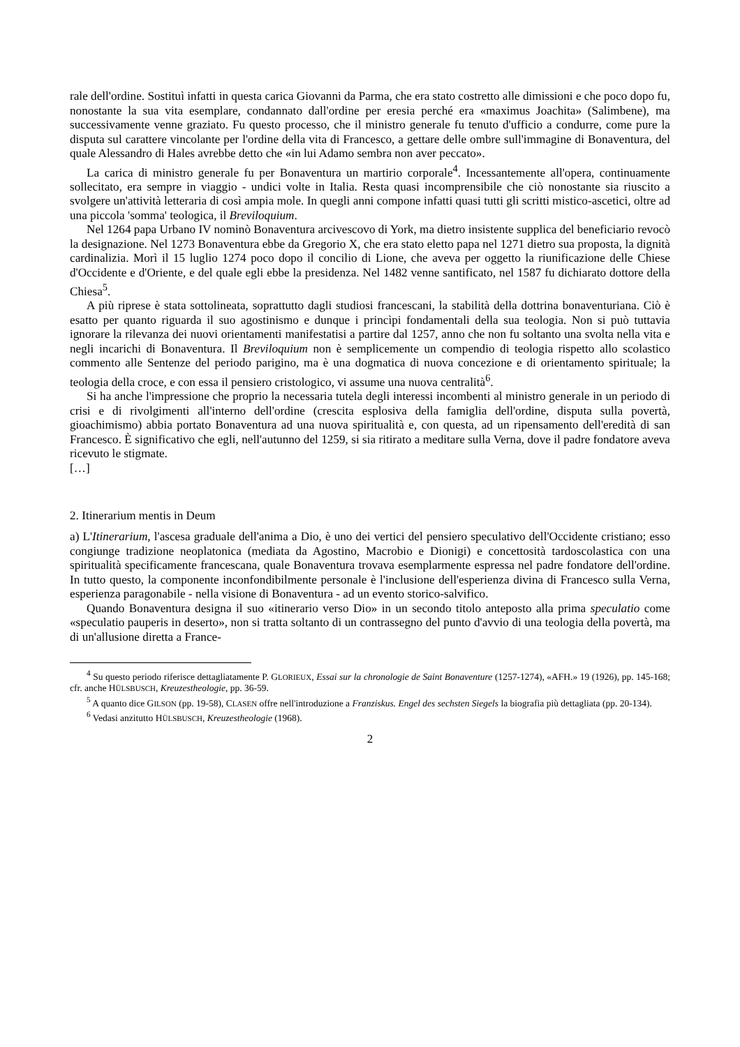rale dell'ordine. Sostituì infatti in questa carica Giovanni da Parma, che era stato costretto alle dimissioni e che poco dopo fu, nonostante la sua vita esemplare, condannato dall'ordine per eresia perché era «maximus Joachita» (Salimbene), ma successivamente venne graziato. Fu questo processo, che il ministro generale fu tenuto d'ufficio a condurre, come pure la disputa sul carattere vincolante per l'ordine della vita di Francesco, a gettare delle ombre sull'immagine di Bonaventura, del quale Alessandro di Hales avrebbe detto che «in lui Adamo sembra non aver peccato».
La carica di ministro generale fu per Bonaventura un martirio corporale<sup>4</sup>. Incessantemente all'opera, continuamente sollecitato, era sempre in viaggio - undici volte in Italia. Resta quasi incomprensibile che ciò nonostante sia riuscito a svolgere un'attività letteraria di così ampia mole. In quegli anni compone infatti quasi tutti gli scritti mistico-ascetici, oltre ad una piccola 'somma' teologica, il Breviloquium.
Nel 1264 papa Urbano IV nominò Bonaventura arcivescovo di York, ma dietro insistente supplica del beneficiario revocò la designazione. Nel 1273 Bonaventura ebbe da Gregorio X, che era stato eletto papa nel 1271 dietro sua proposta, la dignità cardinalizia. Morì il 15 luglio 1274 poco dopo il concilio di Lione, che aveva per oggetto la riunificazione delle Chiese d'Occidente e d'Oriente, e del quale egli ebbe la presidenza. Nel 1482 venne santificato, nel 1587 fu dichiarato dottore della Chiesa<sup>5</sup>.
A più riprese è stata sottolineata, soprattutto dagli studiosi francescani, la stabilità della dottrina bonaventuriana. Ciò è esatto per quanto riguarda il suo agostinismo e dunque i princìpi fondamentali della sua teologia. Non si può tuttavia ignorare la rilevanza dei nuovi orientamenti manifestatisi a partire dal 1257, anno che non fu soltanto una svolta nella vita e negli incarichi di Bonaventura. Il Breviloquium non è semplicemente un compendio di teologia rispetto allo scolastico commento alle Sentenze del periodo parigino, ma è una dogmatica di nuova concezione e di orientamento spirituale; la teologia della croce, e con essa il pensiero cristologico, vi assume una nuova centralità<sup>6</sup>.
Si ha anche l'impressione che proprio la necessaria tutela degli interessi incombenti al ministro generale in un periodo di crisi e di rivolgimenti all'interno dell'ordine (crescita esplosiva della famiglia dell'ordine, disputa sulla povertà, gioachimismo) abbia portato Bonaventura ad una nuova spiritualità e, con questa, ad un ripensamento dell'eredità di san Francesco. È significativo che egli, nell'autunno del 1259, si sia ritirato a meditare sulla Verna, dove il padre fondatore aveva ricevuto le stigmate.
[…]
2. Itinerarium mentis in Deum
a) L'Itinerarium, l'ascesa graduale dell'anima a Dio, è uno dei vertici del pensiero speculativo dell'Occidente cristiano; esso congiunge tradizione neoplatonica (mediata da Agostino, Macrobio e Dionigi) e concettosità tardoscolastica con una spiritualità specificamente francescana, quale Bonaventura trovava esemplarmente espressa nel padre fondatore dell'ordine. In tutto questo, la componente inconfondibilmente personale è l'inclusione dell'esperienza divina di Francesco sulla Verna, esperienza paragonabile - nella visione di Bonaventura - ad un evento storico-salvifico.
Quando Bonaventura designa il suo «itinerario verso Dio» in un secondo titolo anteposto alla prima speculatio come «speculatio pauperis in deserto», non si tratta soltanto di un contrassegno del punto d'avvio di una teologia della povertà, ma di un'allusione diretta a France-
<sup>4</sup> Su questo periodo riferisce dettagliatamente P. GLORIEUX, Essai sur la chronologie de Saint Bonaventure (1257-1274), «AFH.» 19 (1926), pp. 145-168; cfr. anche HÜLSBUSCH, Kreuzestheologie, pp. 36-59.
<sup>5</sup> A quanto dice GILSON (pp. 19-58), CLASEN offre nell'introduzione a Franziskus. Engel des sechsten Siegels la biografia più dettagliata (pp. 20-134).
<sup>6</sup> Vedasi anzitutto HÜLSBUSCH, Kreuzestheologie (1968).
2